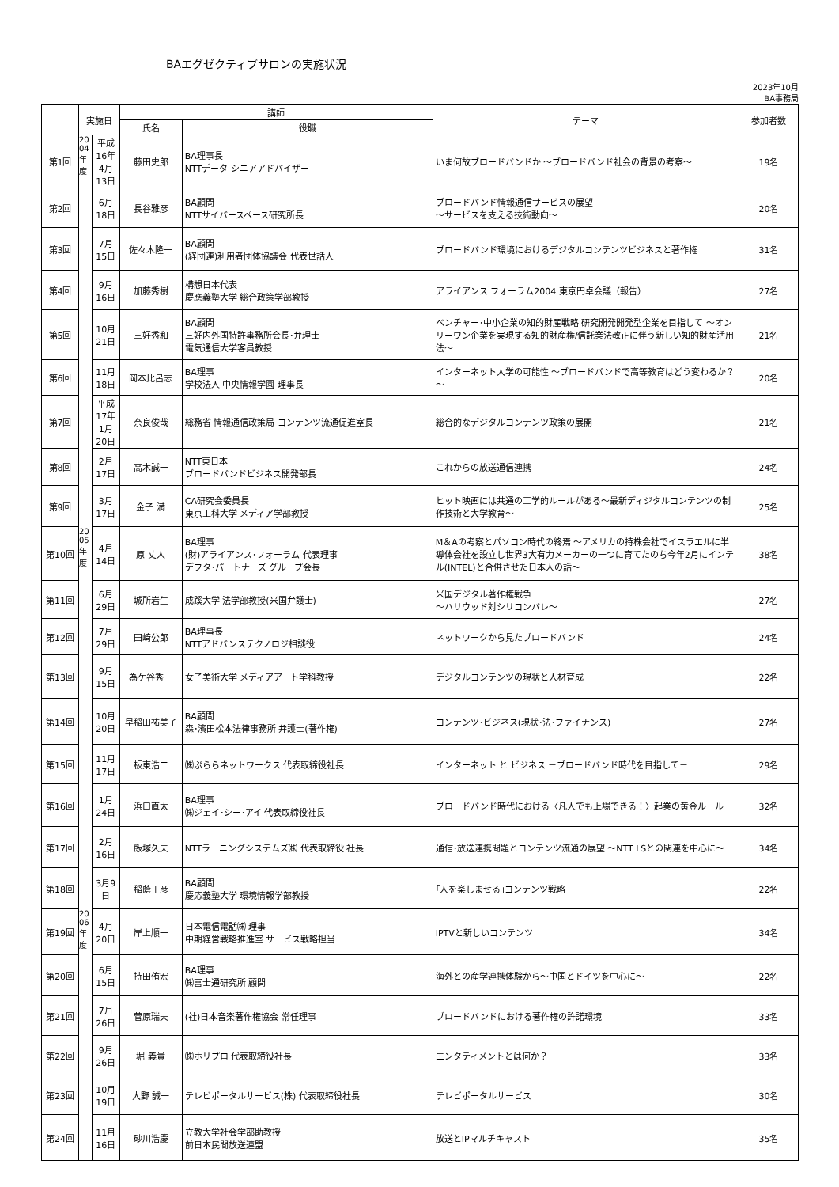BAエグゼクティブサロンの実施状況
2023年10月
BA事務局
| | 実施日 | | 講師 | | テーマ | 参加者数 |
| --- | --- | --- | --- | --- | --- | --- |
| | | | 氏名 | 役職 | | |
| 第1回 | 20 04 年 度 | 平成16年 4月13日 | 藤田史郎 | BA理事長 NTTデータ シニアアドバイザー | いま何故ブロードバンドか ～ブロードバンド社会の背景の考察～ | 19名 |
| 第2回 | | 6月18日 | 長谷雅彦 | BA顧問 NTTサイバースペース研究所長 | ブロードバンド情報通信サービスの展望 ～サービスを支える技術動向～ | 20名 |
| 第3回 | | 7月15日 | 佐々木隆一 | BA顧問 (経団連)利用者団体協議会 代表世話人 | ブロードバンド環境におけるデジタルコンテンツビジネスと著作権 | 31名 |
| 第4回 | | 9月16日 | 加藤秀樹 | 構想日本代表 慶應義塾大学 総合政策学部教授 | アライアンス フォーラム2004 東京円卓会議（報告） | 27名 |
| 第5回 | | 10月21日 | 三好秀和 | BA顧問 三好内外国特許事務所会長･弁理士 電気通信大学客員教授 | ベンチャー･中小企業の知的財産戦略 研究開発開発型企業を目指して ～オンリーワン企業を実現する知的財産権/信託業法改正に伴う新しい知的財産活用法～ | 21名 |
| 第6回 | | 11月18日 | 岡本比呂志 | BA理事 学校法人 中央情報学園 理事長 | インターネット大学の可能性 ～ブロードバンドで高等教育はどう変わるか？～ | 20名 |
| 第7回 | | 平成17年 1月20日 | 奈良俊哉 | 総務省 情報通信政策局 コンテンツ流通促進室長 | 総合的なデジタルコンテンツ政策の展開 | 21名 |
| 第8回 | | 2月17日 | 高木誠一 | NTT東日本 ブロードバンドビジネス開発部長 | これからの放送通信連携 | 24名 |
| 第9回 | | 3月17日 | 金子 満 | CA研究会委員長 東京工科大学 メディア学部教授 | ヒット映画には共通の工学的ルールがある～最新ディジタルコンテンツの制作技術と大学教育～ | 25名 |
| 第10回 | 20 05 年 度 | 4月14日 | 原 丈人 | BA理事 (財)アライアンス･フォーラム 代表理事 デフタ･パートナーズ グループ会長 | M＆Aの考察とパソコン時代の終焉 ～アメリカの持株会社でイスラエルに半導体会社を設立し世界3大有力メーカーの一つに育てたのち今年2月にインテル(INTEL)と合併させた日本人の話～ | 38名 |
| 第11回 | | 6月29日 | 城所岩生 | 成蹊大学 法学部教授(米国弁護士) | 米国デジタル著作権戦争 ～ハリウッド対シリコンバレ～ | 27名 |
| 第12回 | | 7月29日 | 田﨑公郎 | BA理事長 NTTアドバンステクノロジ相談役 | ネットワークから見たブロードバンド | 24名 |
| 第13回 | | 9月15日 | 為ケ谷秀一 | 女子美術大学 メディアアート学科教授 | デジタルコンテンツの現状と人材育成 | 22名 |
| 第14回 | | 10月20日 | 早稲田祐美子 | BA顧問 森･濱田松本法律事務所 弁護士(著作権) | コンテンツ･ビジネス(現状･法･ファイナンス) | 27名 |
| 第15回 | | 11月17日 | 板東浩二 | ㈱ぷららネットワークス 代表取締役社長 | インターネット と ビジネス －ブロードバンド時代を目指して－ | 29名 |
| 第16回 | | 1月24日 | 浜口直太 | BA理事 ㈱ジェイ･シー･アイ 代表取締役社長 | ブロードバンド時代における〈凡人でも上場できる！〉起業の黄金ルール | 32名 |
| 第17回 | | 2月16日 | 飯塚久夫 | NTTラーニングシステムズ㈱ 代表取締役 社長 | 通信･放送連携問題とコンテンツ流通の展望 ～NTT LSとの関連を中心に～ | 34名 |
| 第18回 | | 3月9日 | 稲蔭正彦 | BA顧問 慶応義塾大学 環境情報学部教授 | ｢人を楽しませる｣コンテンツ戦略 | 22名 |
| 第19回 | 20 06 年 度 | 4月20日 | 岸上順一 | 日本電信電話㈱ 理事 中期経営戦略推進室 サービス戦略担当 | IPTVと新しいコンテンツ | 34名 |
| 第20回 | | 6月15日 | 持田侑宏 | BA理事 ㈱富士通研究所 顧問 | 海外との産学連携体験から～中国とドイツを中心に～ | 22名 |
| 第21回 | | 7月26日 | 菅原瑞夫 | (社)日本音楽著作権協会 常任理事 | ブロードバンドにおける著作権の許諾環境 | 33名 |
| 第22回 | | 9月26日 | 堀 義貴 | ㈱ホリプロ 代表取締役社長 | エンタティメントとは何か？ | 33名 |
| 第23回 | | 10月19日 | 大野 誠一 | テレビポータルサービス(株) 代表取締役社長 | テレビポータルサービス | 30名 |
| 第24回 | | 11月16日 | 砂川浩慶 | 立教大学社会学部助教授 前日本民間放送連盟 | 放送とIPマルチキャスト | 35名 |